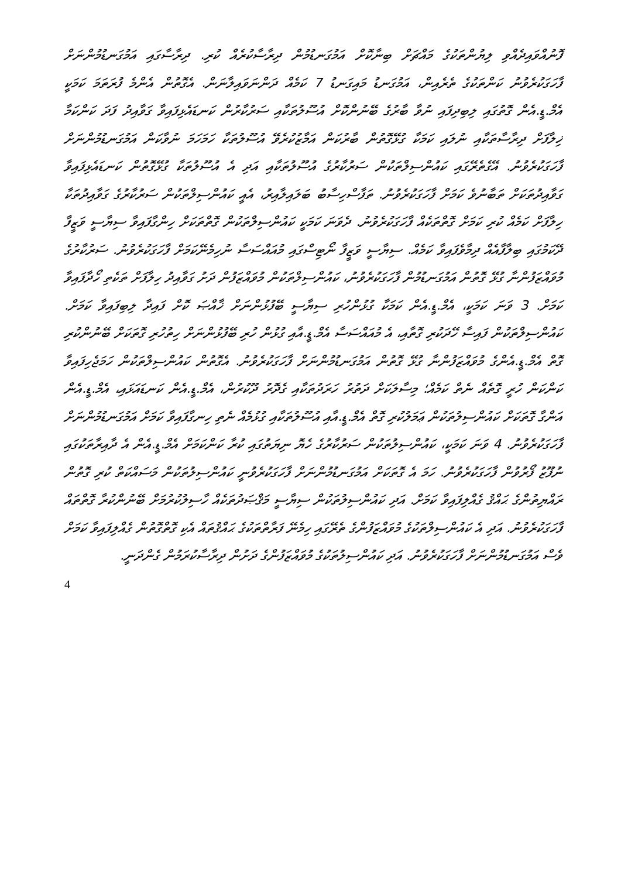ފޮނުއްވައިދެއްވި ލިޔުންތަކުގެ މައްޗަށް ބިނާކޮށް އަމުގަނޑުމުން ދިރާސާކުރެއް ކުރި. ދިރާސާގައި އަމުގަނޑުމުންނަށް ފާހަގަކުރެވުނު ކަންތަކުގެ ތެރެއިން، އަމުގަނޑު މައިގަނޑު 7 ކަމެއް ދަންނަވައިލާނަން. އެގޮތުން އެންމެ ފުރަތަމަ ކަމަކީ އެމް.ޑީ.އެން ގޮތުގައި ލިބިދިފައި ނުވާ ބާރުގެ ބޭނުންކޮށް އުސޫލުތަކާއި ސަރުކާރުން ކަނޑައެޅިފައިވާ ގަވާއިދު ފަދަ ކަންކަމާ ޚިލާފަށް ދިރާސާތަކާއި ނުލައި ކަމަކާ ގުޅޭގޮތުން ބާރުކަން އަމާޒުކުރެވޭ އުސޫލުތަކާ ހަމަހަމަ ނުވާކަން އަމުގަނޑުމުންނަށް ފާހަގަކުރެވުނު. އޭގެތެރޭގައި ކައުންސިލްތަކުން ސަރުކާރުގެ އުސޫލުތަކާއި އަދި އެ އުސޫލުތަކާ ގުޅޭގޮތުން ކަނޑައެޅިފައިވާ ގަވާއިދުތަކަށް ތަބާނުވެ ކަމަށް ފާހަގަކުރެވުނު. ތަފާސްހިސާބު ބަލައިލާއިރު، އެއީ ކައުންސިލްތަކުން ސަރުކާރުގެ ގަވާއިދުތަކާ ހިލާފަށް ކަމެއް ކުރި ކަމަށް ގޮތްތަކެއް ފާހަގަކުރެވުނު. ދެވަނަ ކަމަކީ ކައުންސިލްތަކުން ގޮތްތަކަށް ހިންގާފައިވާ ސިޔާސީ ވަޒީފާ ދޭކަމުގައި ބިލާފާއެއް ދިމާވެފައިވާ ކަމެއް. ސިޔާސީ ވަޒީފާ ނޯޓިސްގައި މުއައްސަސާ ނުހިމެނޭކަމަށް ފާހަގަކުރެވުނު. ސަރުކާރުގެ މުވައްޒަފުންނާ ގުޅޭ ގޮތުން އަމުގަނޑުމުން ފާހަގަކުރެވުނު، ކައުންސިލްތަކުން މުވައްޒަފުން ދަށު ގަވާއިދު ހިލާފަށް ތަކެތި ހޯދާފައިވާ ކަމަށް. 3 ވަނަ ކަމަކީ، އެމް.ޑީ.އެން ކަމަކާ ގުޅުންހުރި ސިޔާސީ ބޭފުޅުންނަށް ޚާއްޞަ ކޮށް ފައިދާ ލިބިފައިވާ ކަމަށް. ކައުންސިލްތަކުން ފައިސާ ހޭދަކުރި ގޮތާއި، އެ މުއައްސަސާ އެމް.ޑީ.އާއި ގުޅުން ހުރި ބޭފުޅުންނަށް ހިތުހުރި ގޮތަކަށް ބޭނުންކުރި ގޮތް އެމް.ޑީ.އެންގެ މުވައްޒަފުންނާ ގުޅޭ ގޮތުން އަމުގަނޑުމުންނަށް ފާހަގަކުރެވުނު. އެގޮތުން ކައުންސިލްތަކުން ހަމަޖެހިފައިވާ ކަންކަން ހުރީ ގޮތެއް ނެތް ކަމެއް؛ މިސާލަކަށް ދަތުރު ހަރަދުތަކާއި ގެދޮރު ދޫކުރުން، އެމް.ޑީ.އެން ކަނޑައަޅައި، އެމް.ޑީ.އެން އަންގާ ގޮތަކަށް ކައުންސިލުތަކުން ޢަމަލުކުރި ގޮތް އެމް.ޑީ.އާއި އުސޫލުތަކާއި ގުޅުމެއް ނެތި ހިނގާފައިވާ ކަމަށް އަމުގަނޑުމުންނަށް ފާހަގަކުރެވުނު. 4 ވަނަ ކަމަކީ، ކައުންސިލުތަކުން ސަރުކާރުގެ ހެޔޮ ނިޔަތުގައި ކުރާ ކަންކަމަށް އެމް.ޑީ.އެން އެ ދާއިރާތަކުގައި ނުފޫޒު ފޯރުވުން ފާހަގަކުރެވުނު. ހަމަ އެ ގޮތަކަށް އަމުގަނޑުމުންނަށް ފާހަގަކުރެވުނީ ކައުންސިލުތަކުން މަސައްކަތް ކުރި ގޮތުން ރައްޔިތުންގެ ޙައްޤު ގެއްލިފައިވާ ކަމަށް. އަދި ކައުންސިލުތަކުން ސިޔާސީ މަޤްޞަދުތަކެއް ހާސިލުކުރުމަށް ބޭނުންކުރާ ގޮތްތައް ފާހަގަކުރެވުނު. އަދި އެ ކައުންސިލްތަކުގެ މުވައްޒަފުންގެ ތެރޭގައި ހިމެނޭ ފަރާތްތަކުގެ ޙައްޤުތައް އެކި ގޮތްގޮތުން ގެއްލިފައިވާ ކަމަށް ވެސް އަމުގަނޑުމުންނަށް ފާހަގަކުރެވުނު. އަދި ކައުންސިލުތަކުގެ މުވައްޒަފުންގެ ދަށުން ދިރާސާކުރަމުން ގެންދަނީ.
4